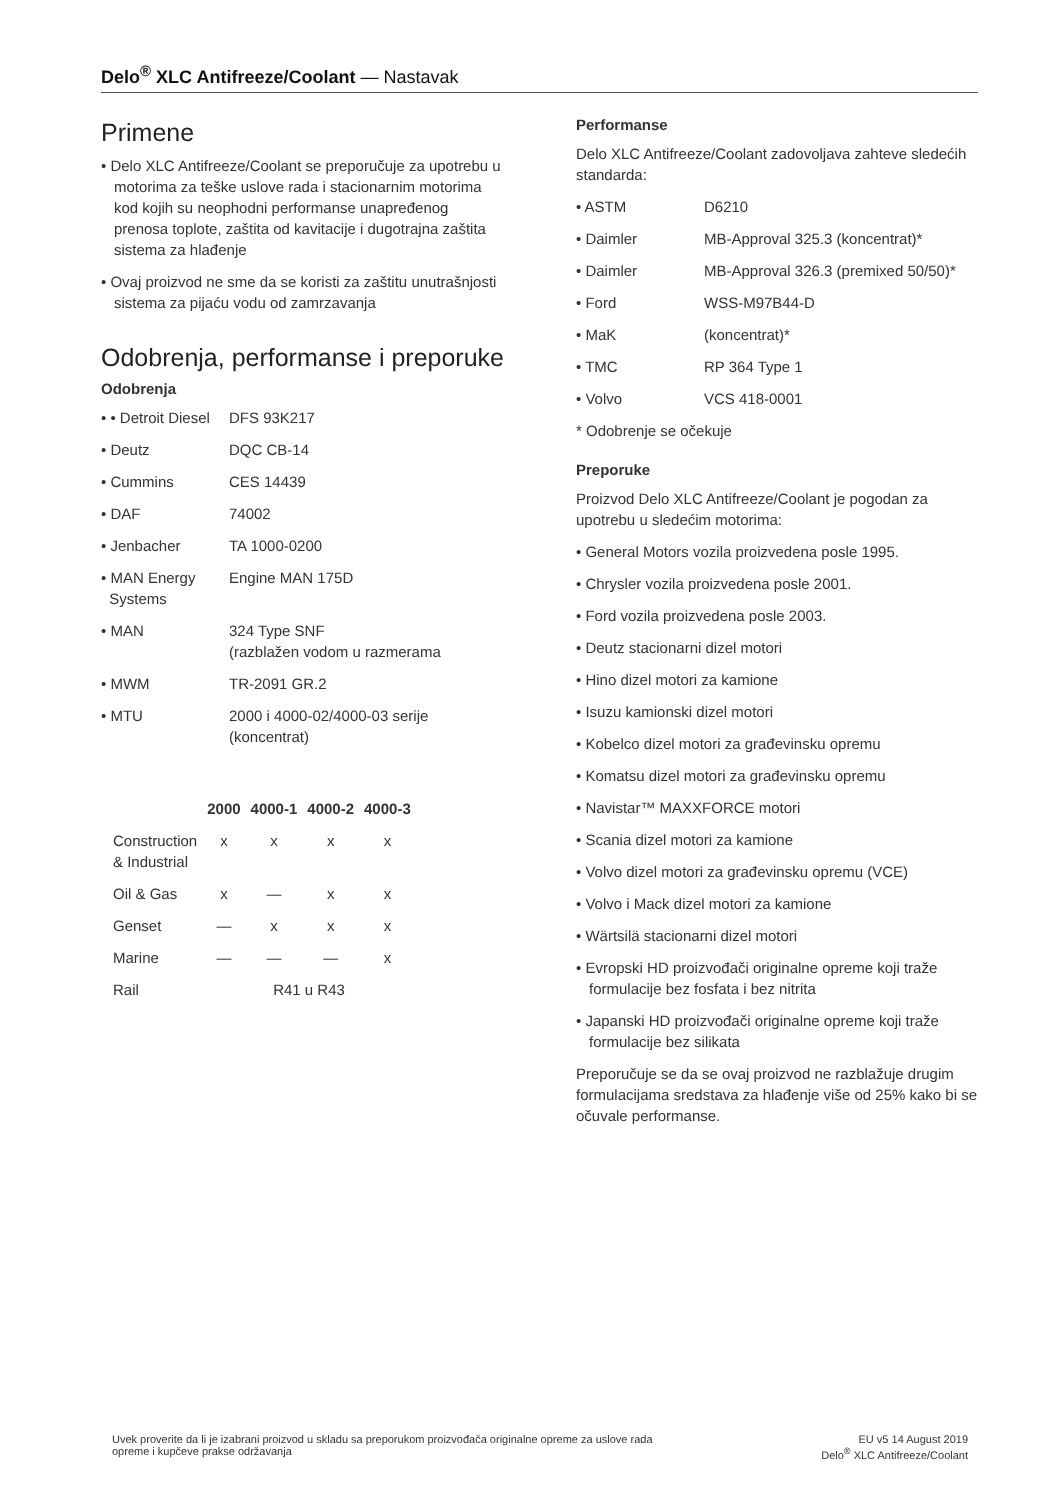Delo<sup>®</sup> XLC Antifreeze/Coolant — Nastavak
Primene
• Delo XLC Antifreeze/Coolant se preporučuje za upotrebu u motorima za teške uslove rada i stacionarnim motorima kod kojih su neophodni performanse unapređenog prenosa toplote, zaštita od kavitacije i dugotrajna zaštita sistema za hlađenje
• Ovaj proizvod ne sme da se koristi za zaštitu unutrašnjosti sistema za pijaću vodu od zamrzavanja
Odobrenja, performanse i preporuke
Odobrenja
| • • Detroit Diesel | DFS 93K217 |
| • Deutz | DQC CB-14 |
| • Cummins | CES 14439 |
| • DAF | 74002 |
| • Jenbacher | TA 1000-0200 |
| • MAN Energy Systems | Engine MAN 175D |
| • MAN | 324 Type SNF (razblažen vodom u razmerama |
| • MWM | TR-2091 GR.2 |
| • MTU | 2000 i 4000-02/4000-03 serije (koncentrat) |
| | 2000 | 4000-1 | 4000-2 | 4000-3 |
| --- | --- | --- | --- | --- |
| Construction & Industrial | x | x | x | x |
| Oil & Gas | x | — | x | x |
| Genset | — | x | x | x |
| Marine | — | — | — | x |
| Rail | R41 u R43 | | | |
Performanse
Delo XLC Antifreeze/Coolant zadovoljava zahteve sledećih standarda:
| • ASTM | D6210 |
| • Daimler | MB-Approval 325.3 (koncentrat)* |
| • Daimler | MB-Approval 326.3 (premixed 50/50)* |
| • Ford | WSS-M97B44-D |
| • MaK | (koncentrat)* |
| • TMC | RP 364 Type 1 |
| • Volvo | VCS 418-0001 |
* Odobrenje se očekuje
Preporuke
Proizvod Delo XLC Antifreeze/Coolant je pogodan za upotrebu u sledećim motorima:
• General Motors vozila proizvedena posle 1995.
• Chrysler vozila proizvedena posle 2001.
• Ford vozila proizvedena posle 2003.
• Deutz stacionarni dizel motori
• Hino dizel motori za kamione
• Isuzu kamionski dizel motori
• Kobelco dizel motori za građevinsku opremu
• Komatsu dizel motori za građevinsku opremu
• Navistar™ MAXXFORCE motori
• Scania dizel motori za kamione
• Volvo dizel motori za građevinsku opremu (VCE)
• Volvo i Mack dizel motori za kamione
• Wärtsilä stacionarni dizel motori
• Evropski HD proizvođači originalne opreme koji traže formulacije bez fosfata i bez nitrita
• Japanski HD proizvođači originalne opreme koji traže formulacije bez silikata
Preporučuje se da se ovaj proizvod ne razblažuje drugim formulacijama sredstava za hlađenje više od 25% kako bi se očuvale performanse.
Uvek proverite da li je izabrani proizvod u skladu sa preporukom proizvođača originalne opreme za uslove rada
opreme i kupčeve prakse održavanja
EU v5 14 August 2019
Delo<sup>®</sup> XLC Antifreeze/Coolant